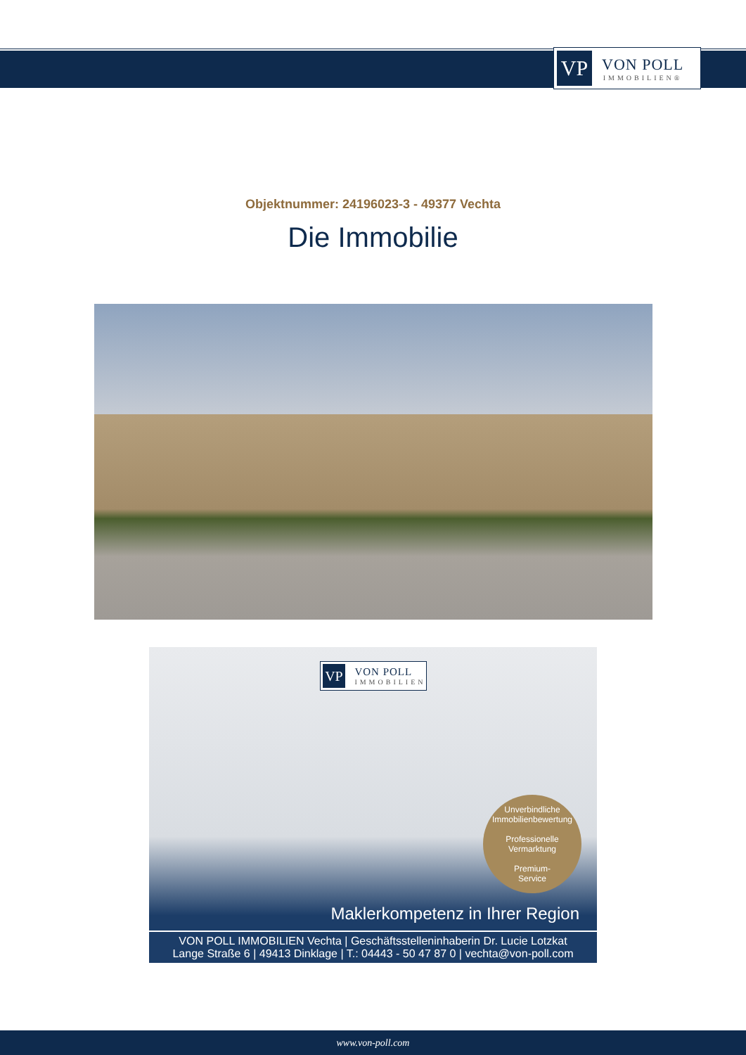VP
VON POLL
IMMOBILIEN®
Objektnummer: 24196023-3 - 49377 Vechta
Die Immobilie
VP
VON POLL
IMMOBILIEN
Unverbindliche
Immobilienbewertung
Professionelle
Vermarktung
Premium-
Service
Maklerkompetenz in Ihrer Region
VON POLL IMMOBILIEN Vechta | Geschäftsstelleninhaberin Dr. Lucie Lotzkat
Lange Straße 6 | 49413 Dinklage | T.: 04443 - 50 47 87 0 | vechta@von-poll.com
www.von-poll.com